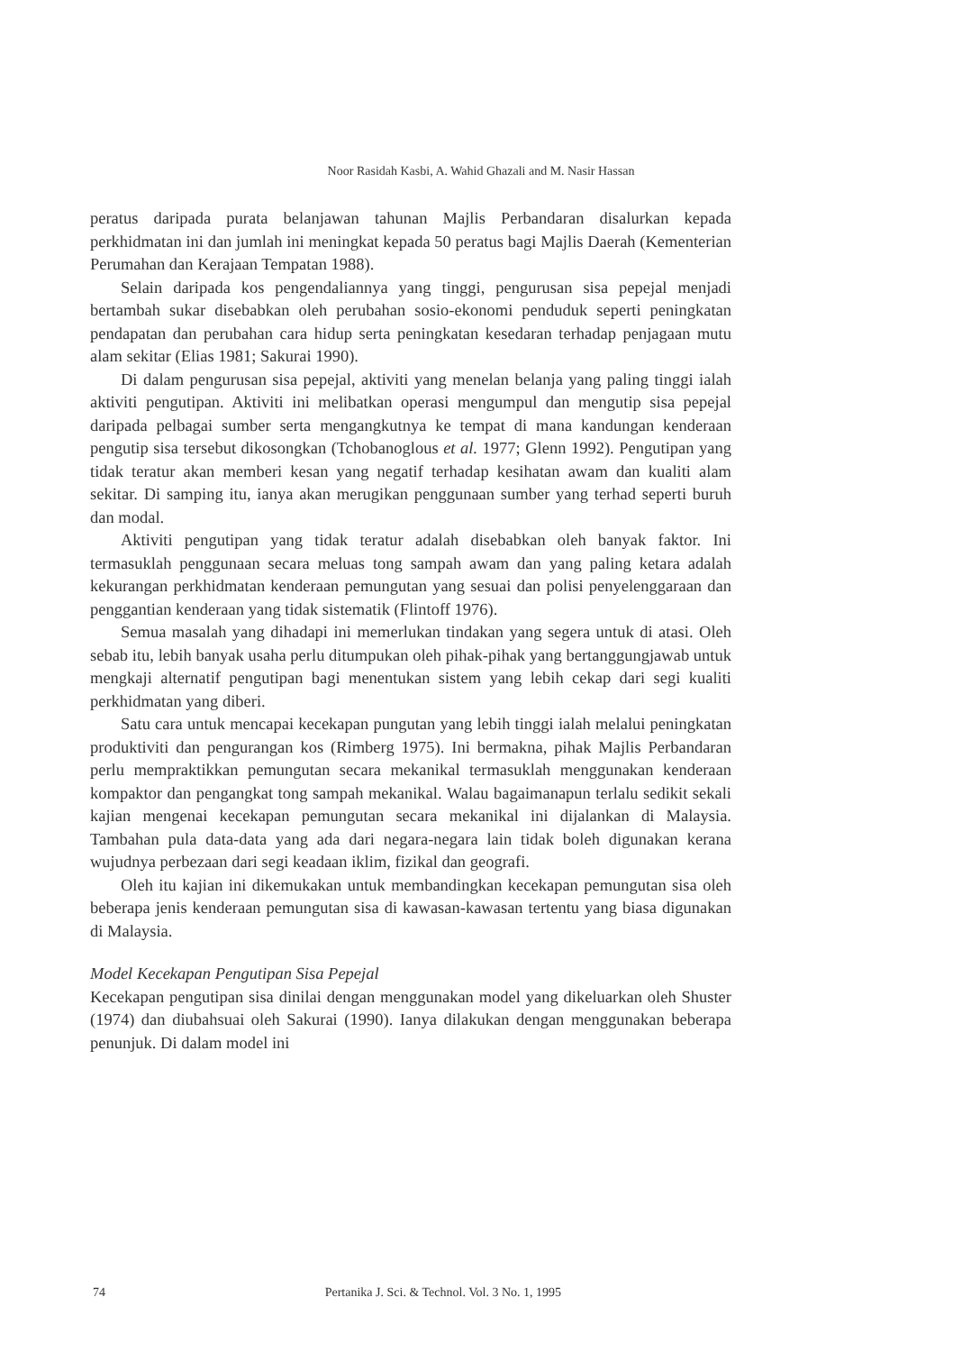Noor Rasidah Kasbi, A. Wahid Ghazali and M. Nasir Hassan
peratus daripada purata belanjawan tahunan Majlis Perbandaran disalurkan kepada perkhidmatan ini dan jumlah ini meningkat kepada 50 peratus bagi Majlis Daerah (Kementerian Perumahan dan Kerajaan Tempatan 1988).
Selain daripada kos pengendaliannya yang tinggi, pengurusan sisa pepejal menjadi bertambah sukar disebabkan oleh perubahan sosio-ekonomi penduduk seperti peningkatan pendapatan dan perubahan cara hidup serta peningkatan kesedaran terhadap penjagaan mutu alam sekitar (Elias 1981; Sakurai 1990).
Di dalam pengurusan sisa pepejal, aktiviti yang menelan belanja yang paling tinggi ialah aktiviti pengutipan. Aktiviti ini melibatkan operasi mengumpul dan mengutip sisa pepejal daripada pelbagai sumber serta mengangkutnya ke tempat di mana kandungan kenderaan pengutip sisa tersebut dikosongkan (Tchobanoglous et al. 1977; Glenn 1992). Pengutipan yang tidak teratur akan memberi kesan yang negatif terhadap kesihatan awam dan kualiti alam sekitar. Di samping itu, ianya akan merugikan penggunaan sumber yang terhad seperti buruh dan modal.
Aktiviti pengutipan yang tidak teratur adalah disebabkan oleh banyak faktor. Ini termasuklah penggunaan secara meluas tong sampah awam dan yang paling ketara adalah kekurangan perkhidmatan kenderaan pemungutan yang sesuai dan polisi penyelenggaraan dan penggantian kenderaan yang tidak sistematik (Flintoff 1976).
Semua masalah yang dihadapi ini memerlukan tindakan yang segera untuk di atasi. Oleh sebab itu, lebih banyak usaha perlu ditumpukan oleh pihak-pihak yang bertanggungjawab untuk mengkaji alternatif pengutipan bagi menentukan sistem yang lebih cekap dari segi kualiti perkhidmatan yang diberi.
Satu cara untuk mencapai kecekapan pungutan yang lebih tinggi ialah melalui peningkatan produktiviti dan pengurangan kos (Rimberg 1975). Ini bermakna, pihak Majlis Perbandaran perlu mempraktikkan pemungutan secara mekanikal termasuklah menggunakan kenderaan kompaktor dan pengangkat tong sampah mekanikal. Walau bagaimanapun terlalu sedikit sekali kajian mengenai kecekapan pemungutan secara mekanikal ini dijalankan di Malaysia. Tambahan pula data-data yang ada dari negara-negara lain tidak boleh digunakan kerana wujudnya perbezaan dari segi keadaan iklim, fizikal dan geografi.
Oleh itu kajian ini dikemukakan untuk membandingkan kecekapan pemungutan sisa oleh beberapa jenis kenderaan pemungutan sisa di kawasan-kawasan tertentu yang biasa digunakan di Malaysia.
Model Kecekapan Pengutipan Sisa Pepejal
Kecekapan pengutipan sisa dinilai dengan menggunakan model yang dikeluarkan oleh Shuster (1974) dan diubahsuai oleh Sakurai (1990). Ianya dilakukan dengan menggunakan beberapa penunjuk. Di dalam model ini
74 Pertanika J. Sci. & Technol. Vol. 3 No. 1, 1995